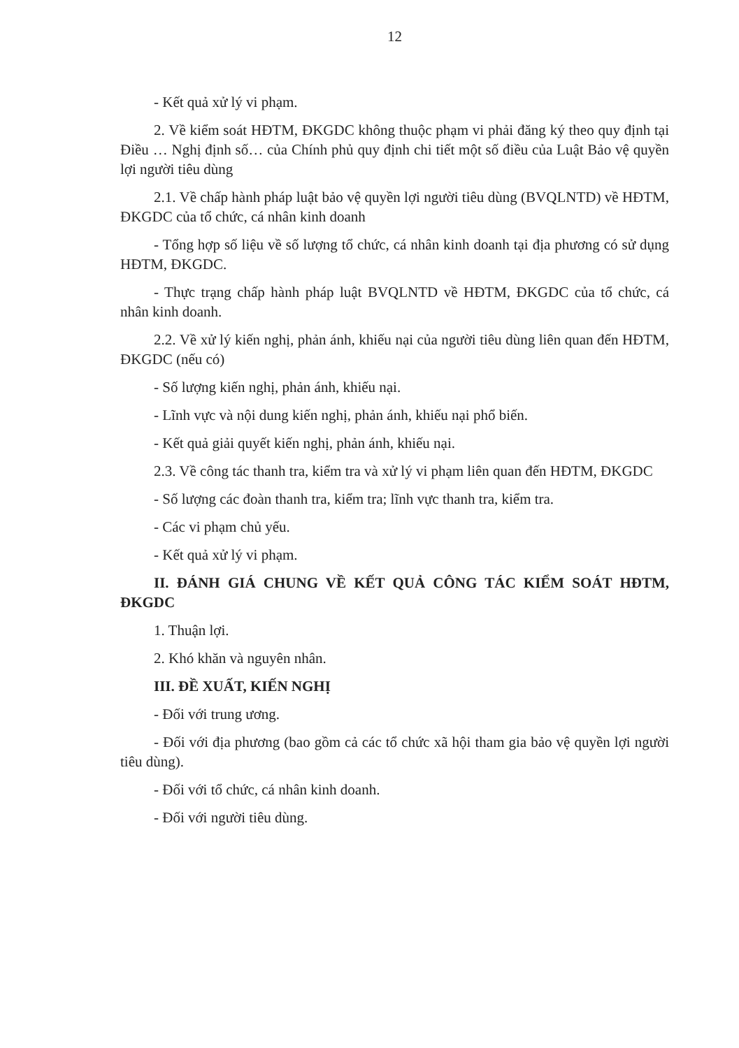12
- Kết quả xử lý vi phạm.
2. Về kiểm soát HĐTM, ĐKGDC không thuộc phạm vi phải đăng ký theo quy định tại Điều … Nghị định số… của Chính phủ quy định chi tiết một số điều của Luật Bảo vệ quyền lợi người tiêu dùng
2.1. Về chấp hành pháp luật bảo vệ quyền lợi người tiêu dùng (BVQLNTD) về HĐTM, ĐKGDC của tổ chức, cá nhân kinh doanh
- Tổng hợp số liệu về số lượng tổ chức, cá nhân kinh doanh tại địa phương có sử dụng HĐTM, ĐKGDC.
- Thực trạng chấp hành pháp luật BVQLNTD về HĐTM, ĐKGDC của tổ chức, cá nhân kinh doanh.
2.2. Về xử lý kiến nghị, phản ánh, khiếu nại của người tiêu dùng liên quan đến HĐTM, ĐKGDC (nếu có)
- Số lượng kiến nghị, phản ánh, khiếu nại.
- Lĩnh vực và nội dung kiến nghị, phản ánh, khiếu nại phổ biến.
- Kết quả giải quyết kiến nghị, phản ánh, khiếu nại.
2.3. Về công tác thanh tra, kiểm tra và xử lý vi phạm liên quan đến HĐTM, ĐKGDC
- Số lượng các đoàn thanh tra, kiểm tra; lĩnh vực thanh tra, kiểm tra.
- Các vi phạm chủ yếu.
- Kết quả xử lý vi phạm.
II. ĐÁNH GIÁ CHUNG VỀ KẾT QUẢ CÔNG TÁC KIỂM SOÁT HĐTM, ĐKGDC
1. Thuận lợi.
2. Khó khăn và nguyên nhân.
III. ĐỀ XUẤT, KIẾN NGHỊ
- Đối với trung ương.
- Đối với địa phương (bao gồm cả các tổ chức xã hội tham gia bảo vệ quyền lợi người tiêu dùng).
- Đối với tổ chức, cá nhân kinh doanh.
- Đối với người tiêu dùng.